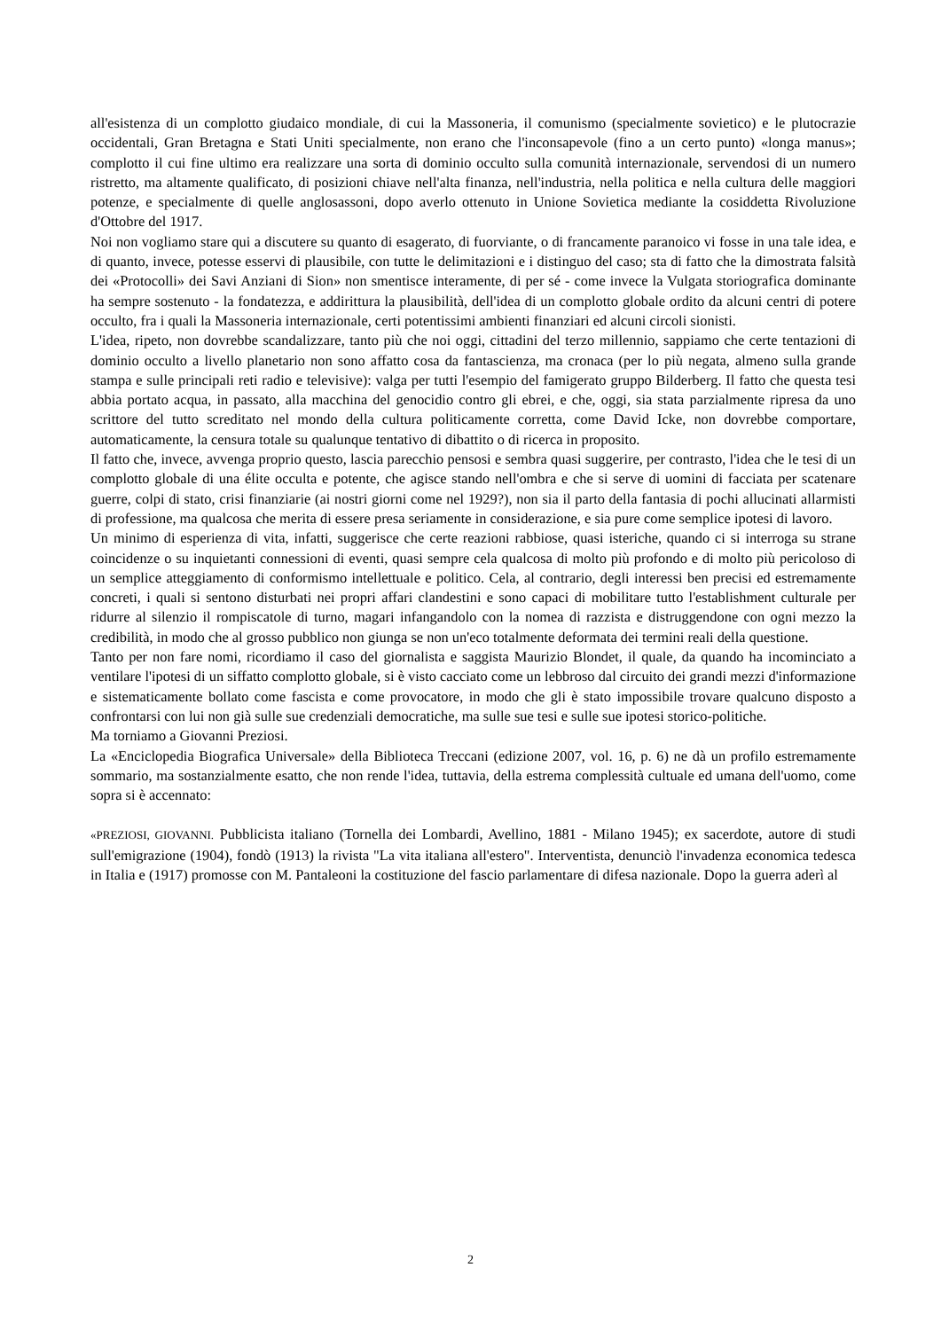all'esistenza di un complotto giudaico mondiale, di cui la Massoneria, il comunismo (specialmente sovietico) e le plutocrazie occidentali, Gran Bretagna e Stati Uniti specialmente, non erano che l'inconsapevole (fino a un certo punto) «longa manus»; complotto il cui fine ultimo era realizzare una sorta di dominio occulto sulla comunità internazionale, servendosi di un numero ristretto, ma altamente qualificato, di posizioni chiave nell'alta finanza, nell'industria, nella politica e nella cultura delle maggiori potenze, e specialmente di quelle anglosassoni, dopo averlo ottenuto in Unione Sovietica mediante la cosiddetta Rivoluzione d'Ottobre del 1917.
Noi non vogliamo stare qui a discutere su quanto di esagerato, di fuorviante, o di francamente paranoico vi fosse in una tale idea, e di quanto, invece, potesse esservi di plausibile, con tutte le delimitazioni e i distinguo del caso; sta di fatto che la dimostrata falsità dei «Protocolli» dei Savi Anziani di Sion» non smentisce interamente, di per sé - come invece la Vulgata storiografica dominante ha sempre sostenuto - la fondatezza, e addirittura la plausibilità, dell'idea di un complotto globale ordito da alcuni centri di potere occulto, fra i quali la Massoneria internazionale, certi potentissimi ambienti finanziari ed alcuni circoli sionisti.
L'idea, ripeto, non dovrebbe scandalizzare, tanto più che noi oggi, cittadini del terzo millennio, sappiamo che certe tentazioni di dominio occulto a livello planetario non sono affatto cosa da fantascienza, ma cronaca (per lo più negata, almeno sulla grande stampa e sulle principali reti radio e televisive): valga per tutti l'esempio del famigerato gruppo Bilderberg. Il fatto che questa tesi abbia portato acqua, in passato, alla macchina del genocidio contro gli ebrei, e che, oggi, sia stata parzialmente ripresa da uno scrittore del tutto screditato nel mondo della cultura politicamente corretta, come David Icke, non dovrebbe comportare, automaticamente, la censura totale su qualunque tentativo di dibattito o di ricerca in proposito.
Il fatto che, invece, avvenga proprio questo, lascia parecchio pensosi e sembra quasi suggerire, per contrasto, l'idea che le tesi di un complotto globale di una élite occulta e potente, che agisce stando nell'ombra e che si serve di uomini di facciata per scatenare guerre, colpi di stato, crisi finanziarie (ai nostri giorni come nel 1929?), non sia il parto della fantasia di pochi allucinati allarmisti di professione, ma qualcosa che merita di essere presa seriamente in considerazione, e sia pure come semplice ipotesi di lavoro.
Un minimo di esperienza di vita, infatti, suggerisce che certe reazioni rabbiose, quasi isteriche, quando ci si interroga su strane coincidenze o su inquietanti connessioni di eventi, quasi sempre cela qualcosa di molto più profondo e di molto più pericoloso di un semplice atteggiamento di conformismo intellettuale e politico. Cela, al contrario, degli interessi ben precisi ed estremamente concreti, i quali si sentono disturbati nei propri affari clandestini e sono capaci di mobilitare tutto l'establishment culturale per ridurre al silenzio il rompiscatole di turno, magari infangandolo con la nomea di razzista e distruggendone con ogni mezzo la credibilità, in modo che al grosso pubblico non giunga se non un'eco totalmente deformata dei termini reali della questione.
Tanto per non fare nomi, ricordiamo il caso del giornalista e saggista Maurizio Blondet, il quale, da quando ha incominciato a ventilare l'ipotesi di un siffatto complotto globale, si è visto cacciato come un lebbroso dal circuito dei grandi mezzi d'informazione e sistematicamente bollato come fascista e come provocatore, in modo che gli è stato impossibile trovare qualcuno disposto a confrontarsi con lui non già sulle sue credenziali democratiche, ma sulle sue tesi e sulle sue ipotesi storico-politiche.
Ma torniamo a Giovanni Preziosi.
La «Enciclopedia Biografica Universale» della Biblioteca Treccani (edizione 2007, vol. 16, p. 6) ne dà un profilo estremamente sommario, ma sostanzialmente esatto, che non rende l'idea, tuttavia, della estrema complessità cultuale ed umana dell'uomo, come sopra si è accennato:
«PREZIOSI, GIOVANNI. Pubblicista italiano (Tornella dei Lombardi, Avellino, 1881 - Milano 1945); ex sacerdote, autore di studi sull'emigrazione (1904), fondò (1913) la rivista "La vita italiana all'estero". Interventista, denunciò l'invadenza economica tedesca in Italia e (1917) promosse con M. Pantaleoni la costituzione del fascio parlamentare di difesa nazionale. Dopo la guerra aderì al
2